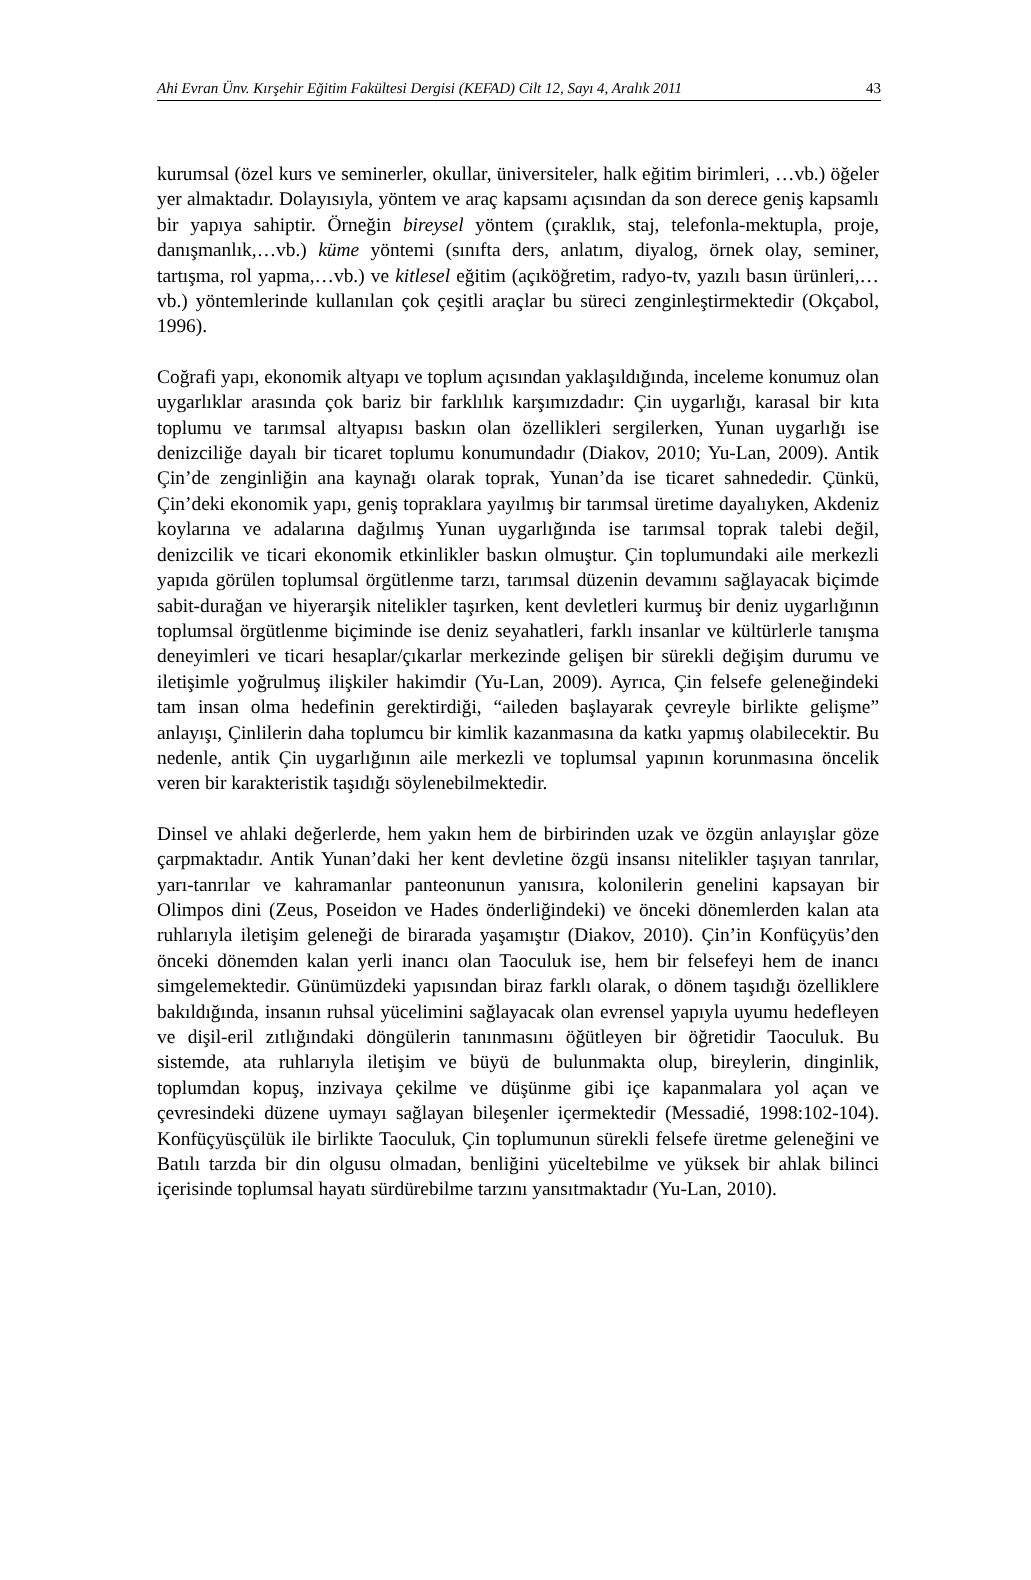Ahi Evran Ünv. Kırşehir Eğitim Fakültesi Dergisi (KEFAD) Cilt 12, Sayı 4, Aralık 2011 43
kurumsal (özel kurs ve seminerler, okullar, üniversiteler, halk eğitim birimleri, …vb.) öğeler yer almaktadır. Dolayısıyla, yöntem ve araç kapsamı açısından da son derece geniş kapsamlı bir yapıya sahiptir. Örneğin bireysel yöntem (çıraklık, staj, telefonla-mektupla, proje, danışmanlık,…vb.) küme yöntemi (sınıfta ders, anlatım, diyalog, örnek olay, seminer, tartışma, rol yapma,…vb.) ve kitlesel eğitim (açıköğretim, radyo-tv, yazılı basın ürünleri,…vb.) yöntemlerinde kullanılan çok çeşitli araçlar bu süreci zenginleştirmektedir (Okçabol, 1996).
Coğrafi yapı, ekonomik altyapı ve toplum açısından yaklaşıldığında, inceleme konumuz olan uygarlıklar arasında çok bariz bir farklılık karşımızdadır: Çin uygarlığı, karasal bir kıta toplumu ve tarımsal altyapısı baskın olan özellikleri sergilerken, Yunan uygarlığı ise denizciliğe dayalı bir ticaret toplumu konumundadır (Diakov, 2010; Yu-Lan, 2009). Antik Çin’de zenginliğin ana kaynağı olarak toprak, Yunan’da ise ticaret sahnededir. Çünkü, Çin’deki ekonomik yapı, geniş topraklara yayılmış bir tarımsal üretime dayalıyken, Akdeniz koylarına ve adalarına dağılmış Yunan uygarlığında ise tarımsal toprak talebi değil, denizcilik ve ticari ekonomik etkinlikler baskın olmuştur. Çin toplumundaki aile merkezli yapıda görülen toplumsal örgütlenme tarzı, tarımsal düzenin devamını sağlayacak biçimde sabit-durağan ve hiyerarşik nitelikler taşırken, kent devletleri kurmuş bir deniz uygarlığının toplumsal örgütlenme biçiminde ise deniz seyahatleri, farklı insanlar ve kültürlerle tanışma deneyimleri ve ticari hesaplar/çıkarlar merkezinde gelişen bir sürekli değişim durumu ve iletişimle yoğrulmuş ilişkiler hakimdir (Yu-Lan, 2009). Ayrıca, Çin felsefe geleneğindeki tam insan olma hedefinin gerektirdiği, “aileden başlayarak çevreyle birlikte gelişme” anlayışı, Çinlilerin daha toplumcu bir kimlik kazanmasına da katkı yapmış olabilecektir. Bu nedenle, antik Çin uygarlığının aile merkezli ve toplumsal yapının korunmasına öncelik veren bir karakteristik taşıdığı söylenebilmektedir.
Dinsel ve ahlaki değerlerde, hem yakın hem de birbirinden uzak ve özgün anlayışlar göze çarpmaktadır. Antik Yunan’daki her kent devletine özgü insansı nitelikler taşıyan tanrılar, yarı-tanrılar ve kahramanlar panteonunun yanısıra, kolonilerin genelini kapsayan bir Olimpos dini (Zeus, Poseidon ve Hades önderliğindeki) ve önceki dönemlerden kalan ata ruhlarıyla iletişim geleneği de birarada yaşamıştır (Diakov, 2010). Çin’in Konfüçyüs’den önceki dönemden kalan yerli inancı olan Taoculuk ise, hem bir felsefeyi hem de inancı simgelemektedir. Günümüzdeki yapısından biraz farklı olarak, o dönem taşıdığı özelliklere bakıldığında, insanın ruhsal yücelimini sağlayacak olan evrensel yapıyla uyumu hedefleyen ve dişil-eril zıtlığındaki döngülerin tanınmasını öğütleyen bir öğretidir Taoculuk. Bu sistemde, ata ruhlarıyla iletişim ve büyü de bulunmakta olup, bireylerin, dinginlik, toplumdan kopuş, inzivaya çekilme ve düşünme gibi içe kapanmalara yol açan ve çevresindeki düzene uymayı sağlayan bileşenler içermektedir (Messadié, 1998:102-104). Konfüçyüsçülük ile birlikte Taoculuk, Çin toplumunun sürekli felsefe üretme geleneğini ve Batılı tarzda bir din olgusu olmadan, benliğini yüceltebilme ve yüksek bir ahlak bilinci içerisinde toplumsal hayatı sürdürebilme tarzını yansıtmaktadır (Yu-Lan, 2010).